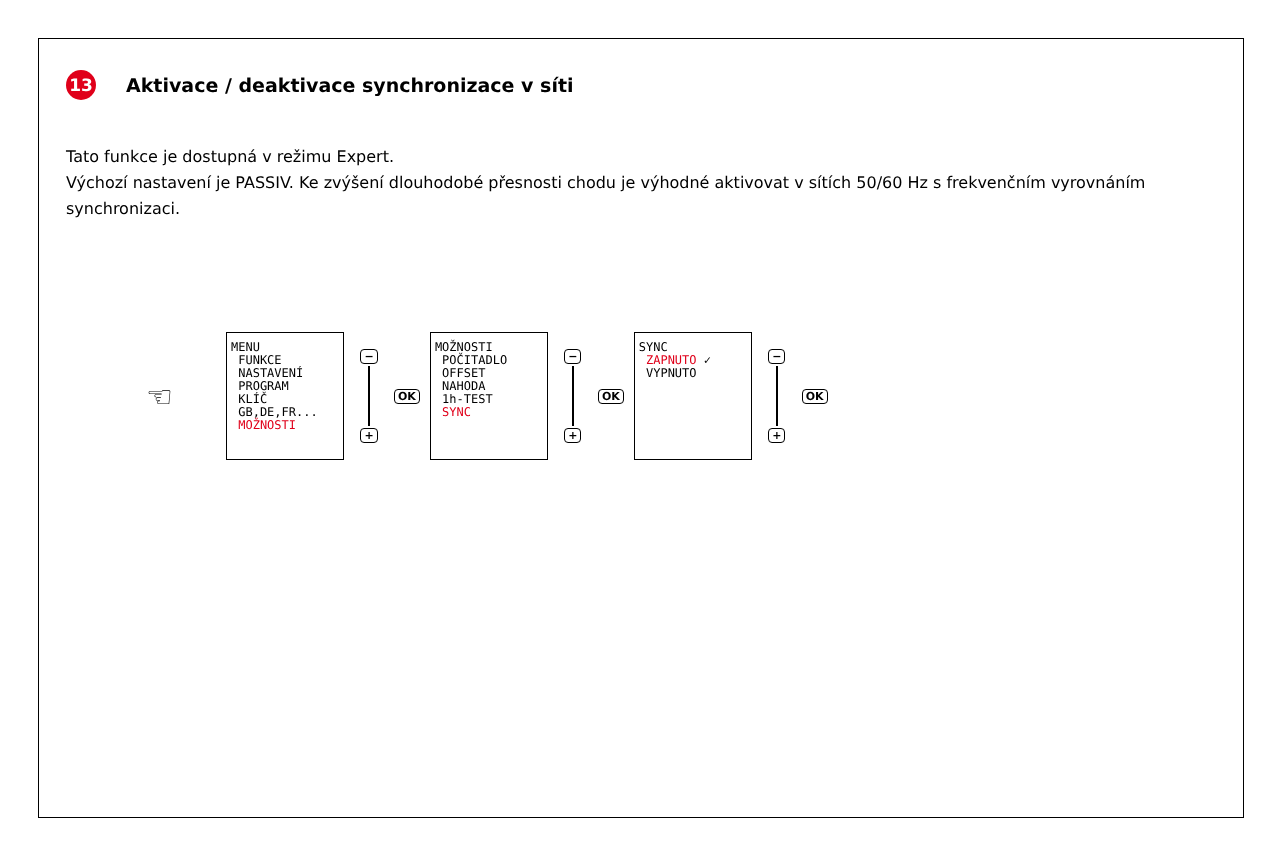13 Aktivace / deaktivace synchronizace v síti
Tato funkce je dostupná v režimu Expert.
Výchozí nastavení je PASSIV. Ke zvýšení dlouhodobé přesnosti chodu je výhodné aktivovat v sítích 50/60 Hz s frekvenčním vyrovnáním synchronizaci.
☜
MENU
FUNKCE
NASTAVENÍ
PROGRAM
KLÍČ
GB,DE,FR...
MOŽNOSTI
−
+
OK
MOŽNOSTI
POČITADLO
OFFSET
NAHODA
1h-TEST
SYNC
−
+
OK
SYNC
ZAPNUTO ✓
VYPNUTO
−
+
OK